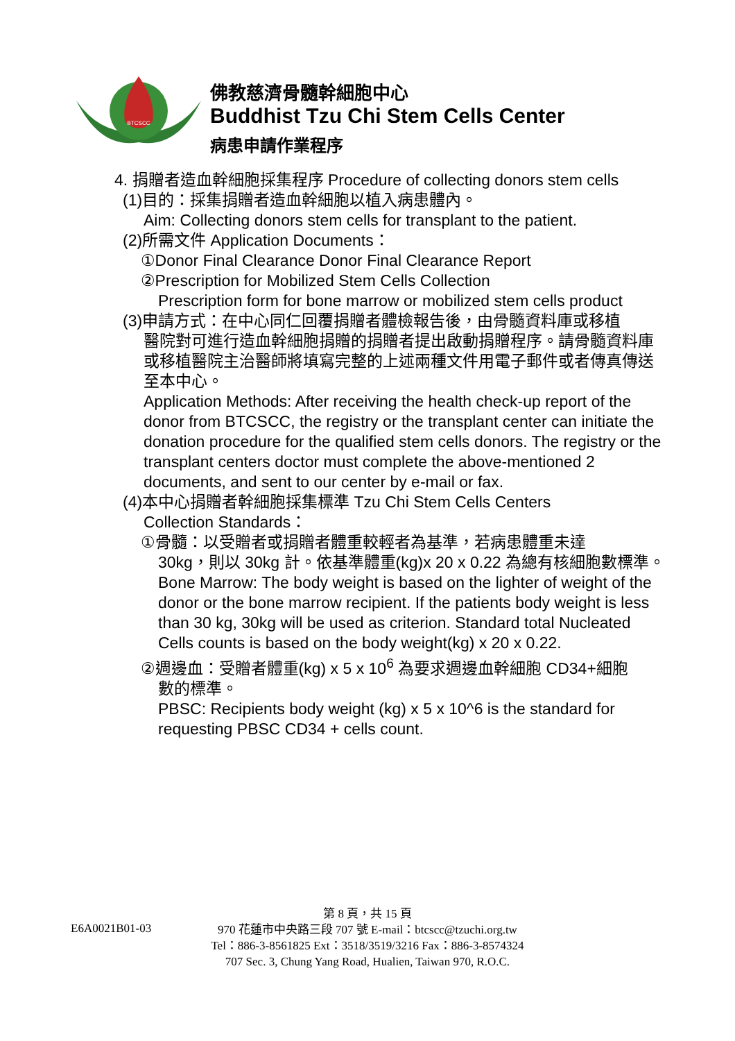BTCSCC
佛教慈濟骨髓幹細胞中心
Buddhist Tzu Chi Stem Cells Center
病患申請作業程序
4. 捐贈者造血幹細胞採集程序 Procedure of collecting donors stem cells
(1)目的：採集捐贈者造血幹細胞以植入病患體內。
Aim: Collecting donors stem cells for transplant to the patient.
(2)所需文件 Application Documents：
①Donor Final Clearance Donor Final Clearance Report
②Prescription for Mobilized Stem Cells Collection
Prescription form for bone marrow or mobilized stem cells product
(3)申請方式：在中心同仁回覆捐贈者體檢報告後，由骨髓資料庫或移植
醫院對可進行造血幹細胞捐贈的捐贈者提出啟動捐贈程序。請骨髓資料庫或移植醫院主治醫師將填寫完整的上述兩種文件用電子郵件或者傳真傳送至本中心。
Application Methods: After receiving the health check-up report of the donor from BTCSCC, the registry or the transplant center can initiate the donation procedure for the qualified stem cells donors. The registry or the transplant centers doctor must complete the above-mentioned 2 documents, and sent to our center by e-mail or fax.
(4)本中心捐贈者幹細胞採集標準 Tzu Chi Stem Cells Centers
Collection Standards：
①骨髓：以受贈者或捐贈者體重較輕者為基準，若病患體重未達
30kg，則以 30kg 計。依基準體重(kg)x 20 x 0.22 為總有核細胞數標準。
Bone Marrow: The body weight is based on the lighter of weight of the donor or the bone marrow recipient. If the patients body weight is less than 30 kg, 30kg will be used as criterion. Standard total Nucleated Cells counts is based on the body weight(kg) x 20 x 0.22.
②週邊血：受贈者體重(kg) x 5 x 10<sup>6</sup> 為要求週邊血幹細胞 CD34+細胞
數的標準。
PBSC: Recipients body weight (kg) x 5 x 10^6 is the standard for requesting PBSC CD34 + cells count.
E6A0021B01-03
第 8 頁，共 15 頁
970 花蓮市中央路三段 707 號 E-mail：btcscc@tzuchi.org.tw
Tel：886-3-8561825 Ext：3518/3519/3216 Fax：886-3-8574324
707 Sec. 3, Chung Yang Road, Hualien, Taiwan 970, R.O.C.